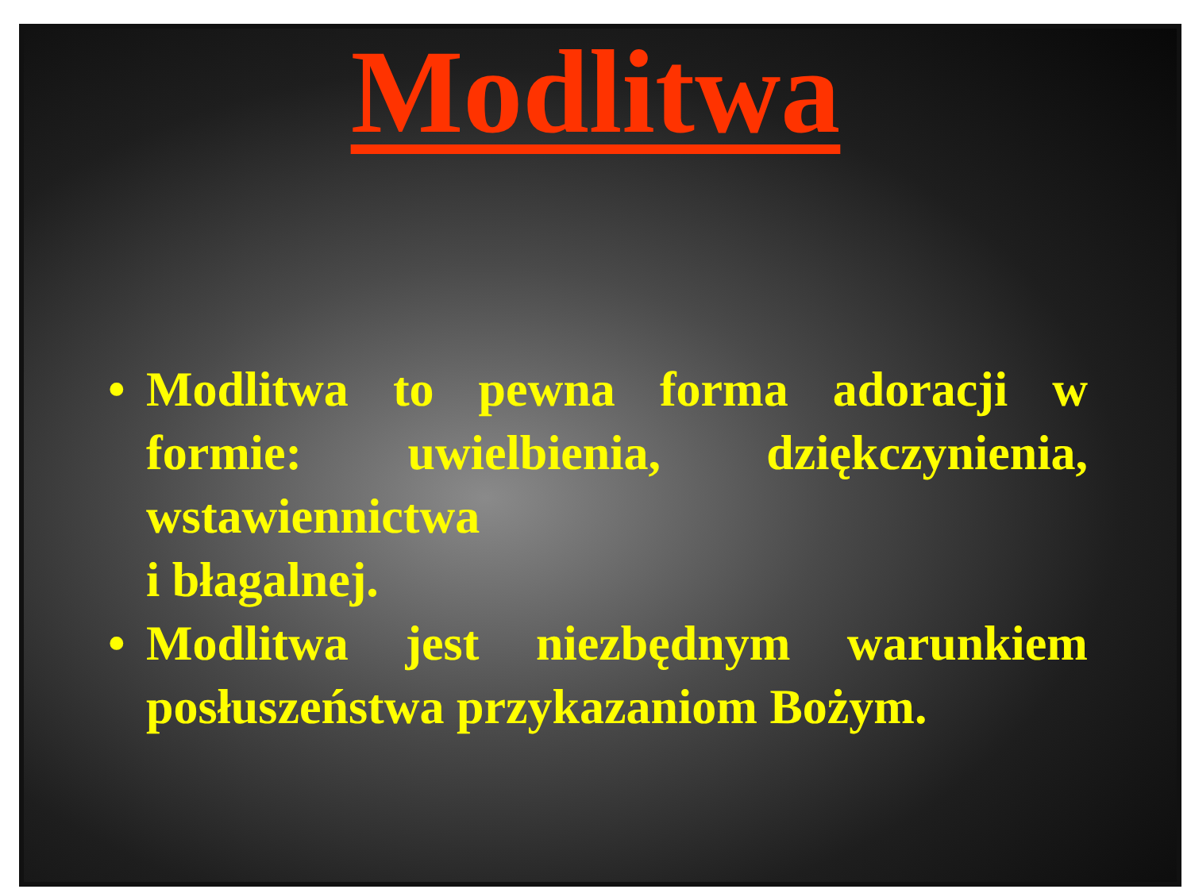Modlitwa
• Modlitwa to pewna forma adoracji w formie: uwielbienia, dziękczynienia, wstawiennictwa
i błagalnej.
• Modlitwa jest niezbędnym warunkiem posłuszeństwa przykazaniom Bożym.